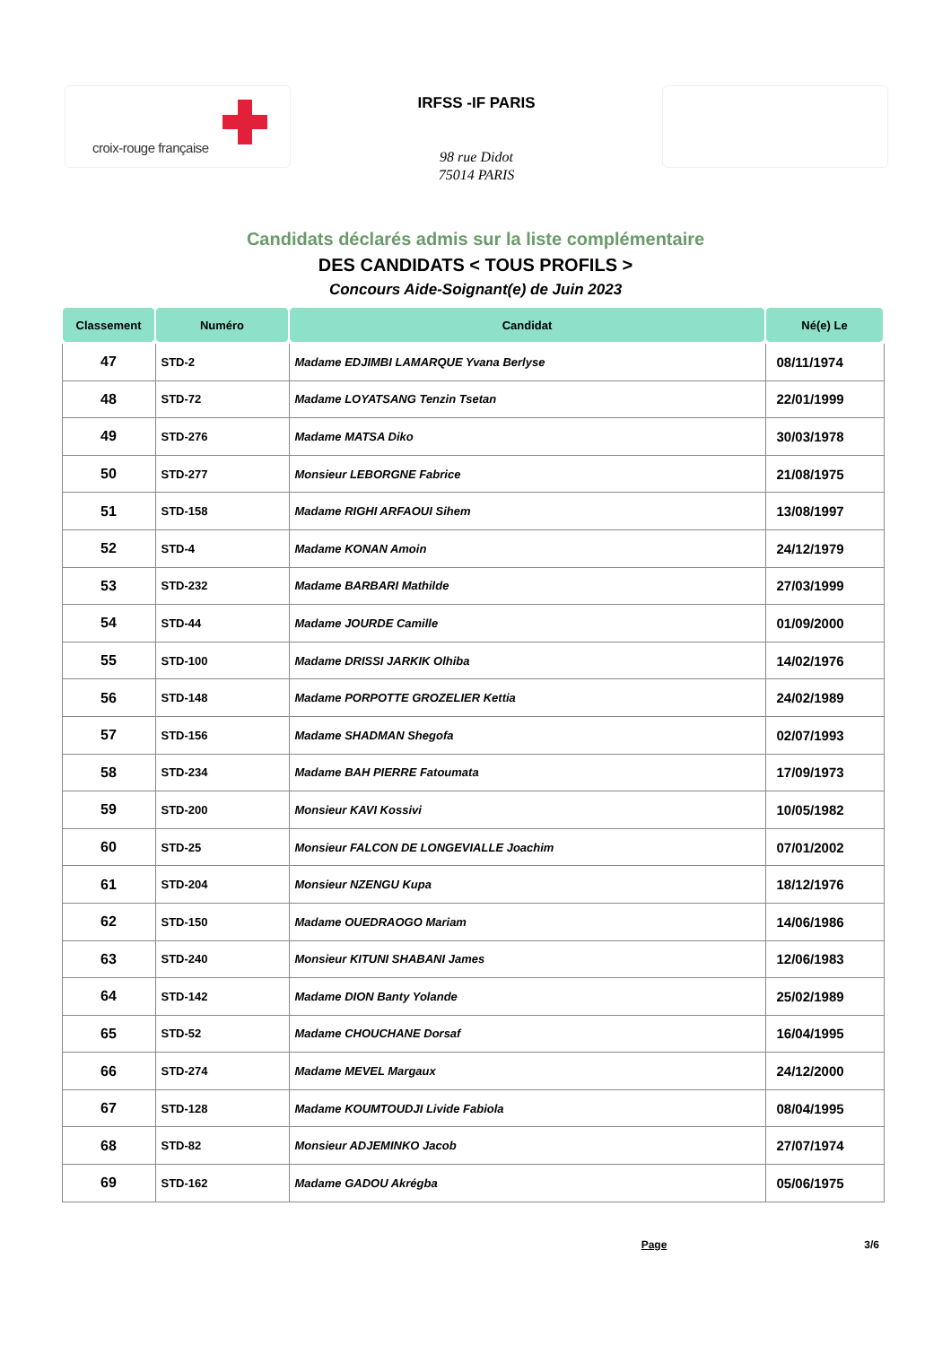croix-rouge française
IRFSS -IF PARIS
98 rue Didot
75014 PARIS
Candidats déclarés admis sur la liste complémentaire
DES CANDIDATS < TOUS PROFILS >
Concours Aide-Soignant(e) de Juin 2023
| Classement | Numéro | Candidat | Né(e) Le |
| --- | --- | --- | --- |
| 47 | STD-2 | Madame EDJIMBI LAMARQUE Yvana Berlyse | 08/11/1974 |
| 48 | STD-72 | Madame LOYATSANG Tenzin Tsetan | 22/01/1999 |
| 49 | STD-276 | Madame MATSA Diko | 30/03/1978 |
| 50 | STD-277 | Monsieur LEBORGNE Fabrice | 21/08/1975 |
| 51 | STD-158 | Madame RIGHI ARFAOUI Sihem | 13/08/1997 |
| 52 | STD-4 | Madame KONAN Amoin | 24/12/1979 |
| 53 | STD-232 | Madame BARBARI Mathilde | 27/03/1999 |
| 54 | STD-44 | Madame JOURDE Camille | 01/09/2000 |
| 55 | STD-100 | Madame DRISSI JARKIK Olhiba | 14/02/1976 |
| 56 | STD-148 | Madame PORPOTTE GROZELIER Kettia | 24/02/1989 |
| 57 | STD-156 | Madame SHADMAN Shegofa | 02/07/1993 |
| 58 | STD-234 | Madame BAH PIERRE Fatoumata | 17/09/1973 |
| 59 | STD-200 | Monsieur KAVI Kossivi | 10/05/1982 |
| 60 | STD-25 | Monsieur FALCON DE LONGEVIALLE Joachim | 07/01/2002 |
| 61 | STD-204 | Monsieur NZENGU Kupa | 18/12/1976 |
| 62 | STD-150 | Madame OUEDRAOGO Mariam | 14/06/1986 |
| 63 | STD-240 | Monsieur KITUNI SHABANI James | 12/06/1983 |
| 64 | STD-142 | Madame DION Banty Yolande | 25/02/1989 |
| 65 | STD-52 | Madame CHOUCHANE Dorsaf | 16/04/1995 |
| 66 | STD-274 | Madame MEVEL Margaux | 24/12/2000 |
| 67 | STD-128 | Madame KOUMTOUDJI Livide Fabiola | 08/04/1995 |
| 68 | STD-82 | Monsieur ADJEMINKO Jacob | 27/07/1974 |
| 69 | STD-162 | Madame GADOU Akrégba | 05/06/1975 |
Page 3/6